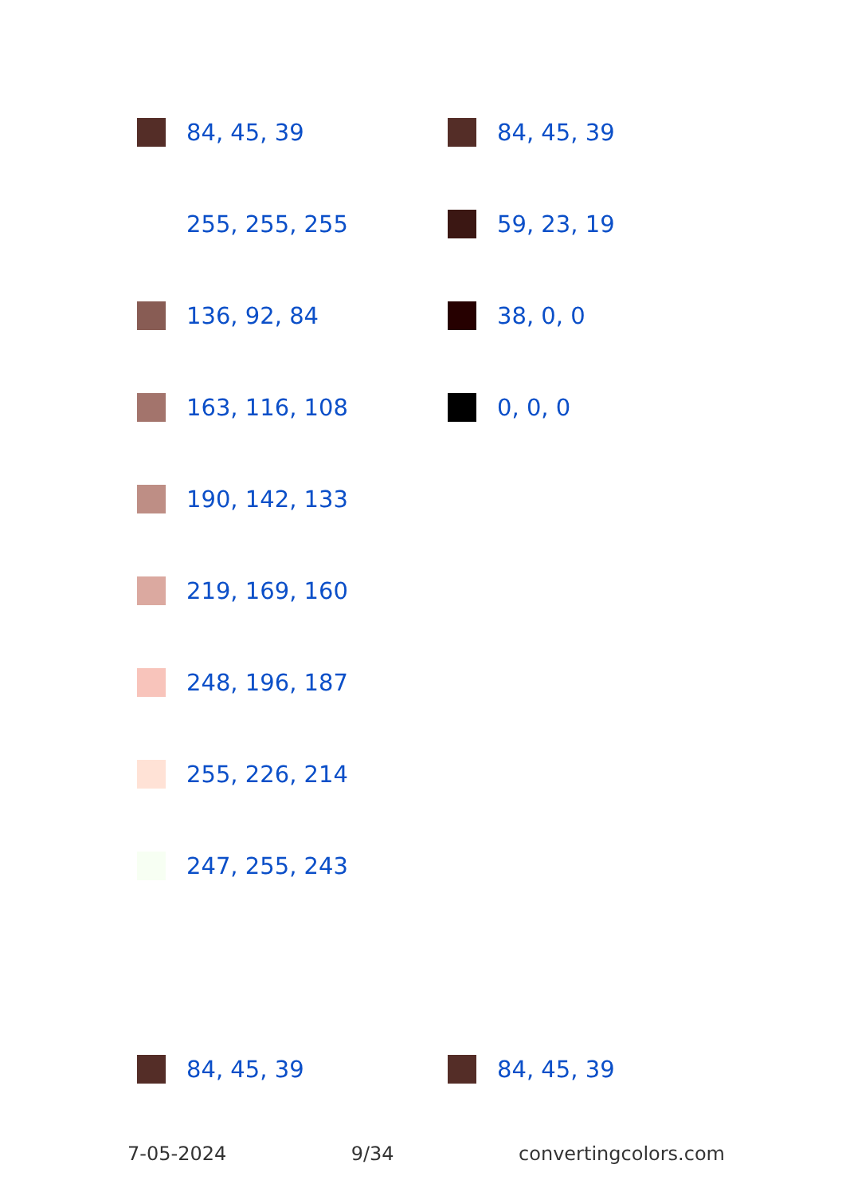84, 45, 39
255, 255, 255
136, 92, 84
163, 116, 108
190, 142, 133
219, 169, 160
248, 196, 187
255, 226, 214
247, 255, 243
84, 45, 39
59, 23, 19
38, 0, 0
0, 0, 0
84, 45, 39 84, 45, 39
7-05-2024 9/34 convertingcolors.com